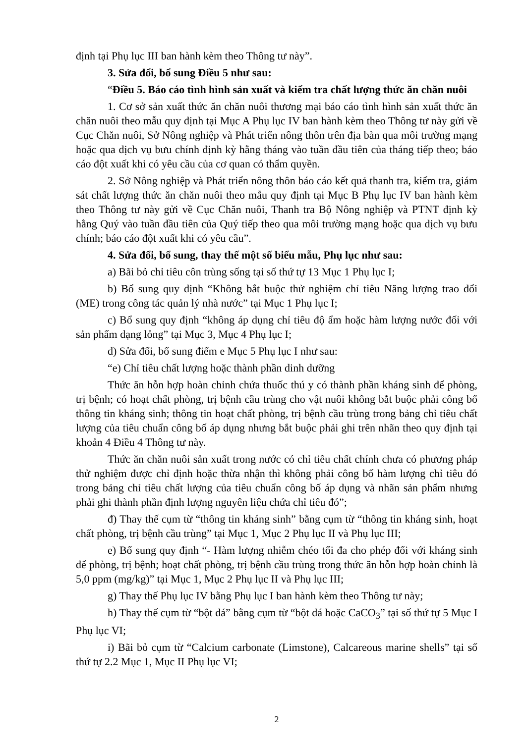định tại Phụ lục III ban hành kèm theo Thông tư này”.
3. Sửa đổi, bổ sung Điều 5 như sau:
“Điều 5. Báo cáo tình hình sản xuất và kiểm tra chất lượng thức ăn chăn nuôi
1. Cơ sở sản xuất thức ăn chăn nuôi thương mại báo cáo tình hình sản xuất thức ăn chăn nuôi theo mẫu quy định tại Mục A Phụ lục IV ban hành kèm theo Thông tư này gửi về Cục Chăn nuôi, Sở Nông nghiệp và Phát triển nông thôn trên địa bàn qua môi trường mạng hoặc qua dịch vụ bưu chính định kỳ hằng tháng vào tuần đầu tiên của tháng tiếp theo; báo cáo đột xuất khi có yêu cầu của cơ quan có thẩm quyền.
2. Sở Nông nghiệp và Phát triển nông thôn báo cáo kết quả thanh tra, kiểm tra, giám sát chất lượng thức ăn chăn nuôi theo mẫu quy định tại Mục B Phụ lục IV ban hành kèm theo Thông tư này gửi về Cục Chăn nuôi, Thanh tra Bộ Nông nghiệp và PTNT định kỳ hằng Quý vào tuần đầu tiên của Quý tiếp theo qua môi trường mạng hoặc qua dịch vụ bưu chính; báo cáo đột xuất khi có yêu cầu”.
4. Sửa đổi, bổ sung, thay thế một số biểu mẫu, Phụ lục như sau:
a) Bãi bỏ chỉ tiêu côn trùng sống tại số thứ tự 13 Mục 1 Phụ lục I;
b) Bổ sung quy định “Không bắt buộc thử nghiệm chỉ tiêu Năng lượng trao đổi (ME) trong công tác quản lý nhà nước” tại Mục 1 Phụ lục I;
c) Bổ sung quy định “không áp dụng chỉ tiêu độ ẩm hoặc hàm lượng nước đối với sản phẩm dạng lỏng” tại Mục 3, Mục 4 Phụ lục I;
d) Sửa đổi, bổ sung điểm e Mục 5 Phụ lục I như sau:
“e) Chỉ tiêu chất lượng hoặc thành phần dinh dưỡng
Thức ăn hỗn hợp hoàn chỉnh chứa thuốc thú y có thành phần kháng sinh để phòng, trị bệnh; có hoạt chất phòng, trị bệnh cầu trùng cho vật nuôi không bắt buộc phải công bố thông tin kháng sinh; thông tin hoạt chất phòng, trị bệnh cầu trùng trong bảng chỉ tiêu chất lượng của tiêu chuẩn công bố áp dụng nhưng bắt buộc phải ghi trên nhãn theo quy định tại khoản 4 Điều 4 Thông tư này.
Thức ăn chăn nuôi sản xuất trong nước có chỉ tiêu chất chính chưa có phương pháp thử nghiệm được chỉ định hoặc thừa nhận thì không phải công bố hàm lượng chỉ tiêu đó trong bảng chỉ tiêu chất lượng của tiêu chuẩn công bố áp dụng và nhãn sản phẩm nhưng phải ghi thành phần định lượng nguyên liệu chứa chỉ tiêu đó”;
đ) Thay thế cụm từ “thông tin kháng sinh” bằng cụm từ “thông tin kháng sinh, hoạt chất phòng, trị bệnh cầu trùng” tại Mục 1, Mục 2 Phụ lục II và Phụ lục III;
e) Bổ sung quy định “- Hàm lượng nhiễm chéo tối đa cho phép đối với kháng sinh để phòng, trị bệnh; hoạt chất phòng, trị bệnh cầu trùng trong thức ăn hỗn hợp hoàn chỉnh là 5,0 ppm (mg/kg)” tại Mục 1, Mục 2 Phụ lục II và Phụ lục III;
g) Thay thế Phụ lục IV bằng Phụ lục I ban hành kèm theo Thông tư này;
h) Thay thế cụm từ “bột đá” bằng cụm từ “bột đá hoặc CaCO<sub>3</sub>” tại số thứ tự 5 Mục I Phụ lục VI;
i) Bãi bỏ cụm từ “Calcium carbonate (Limstone), Calcareous marine shells” tại số thứ tự 2.2 Mục 1, Mục II Phụ lục VI;
2